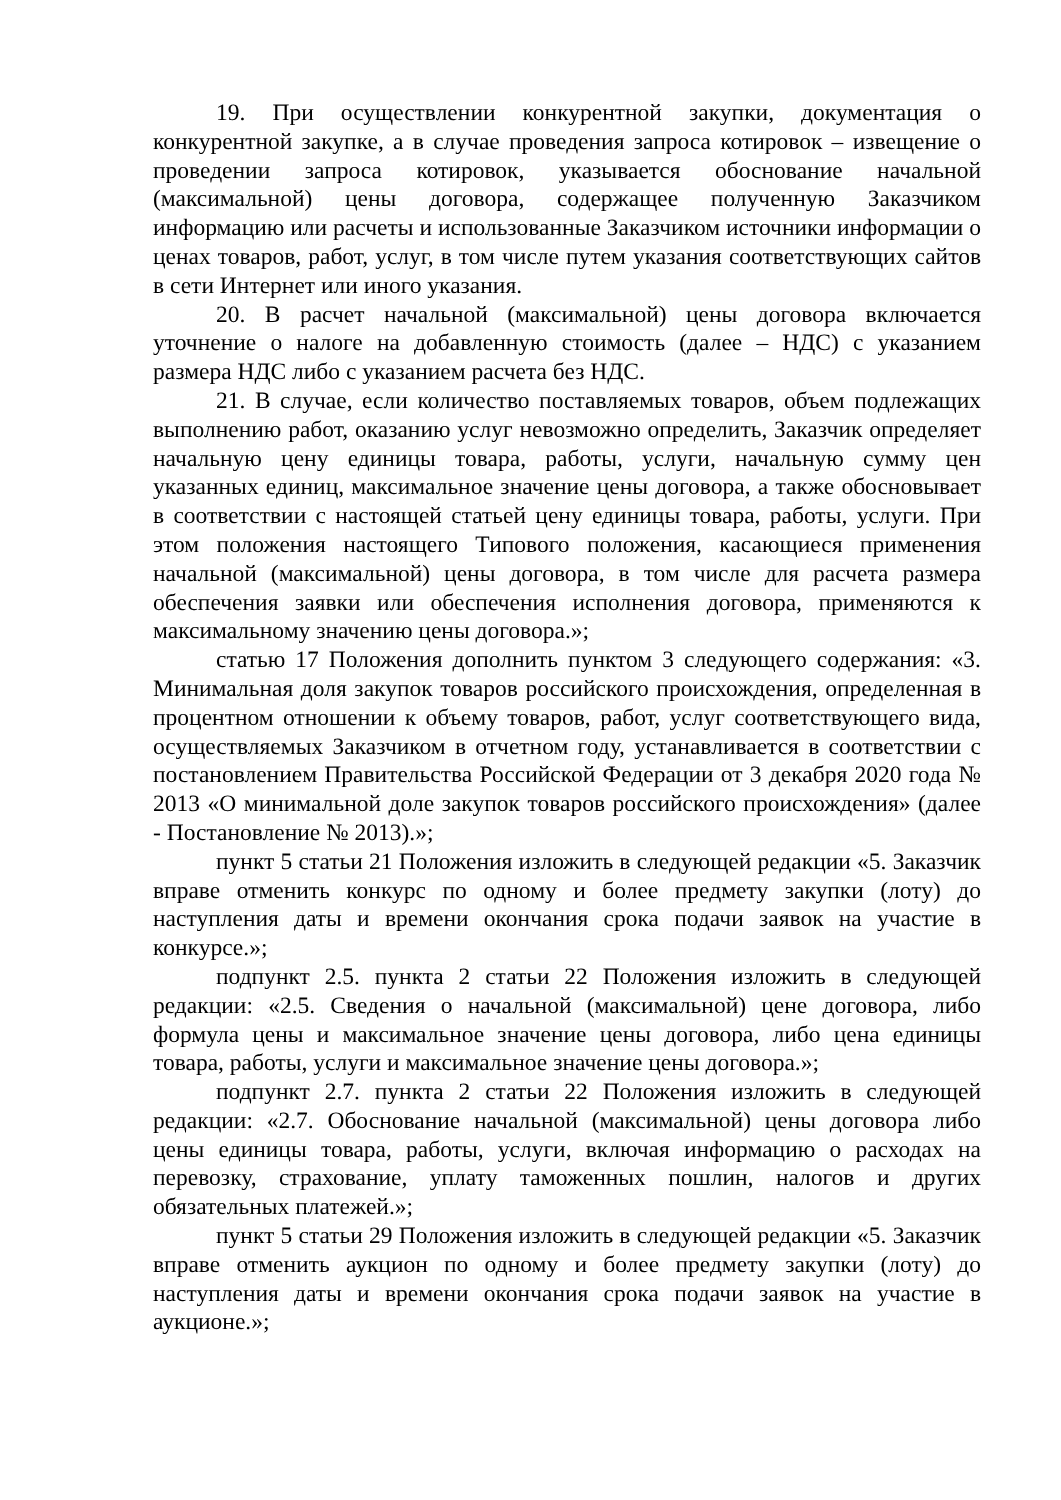19. При осуществлении конкурентной закупки, документация о конкурентной закупке, а в случае проведения запроса котировок – извещение о проведении запроса котировок, указывается обоснование начальной (максимальной) цены договора, содержащее полученную Заказчиком информацию или расчеты и использованные Заказчиком источники информации о ценах товаров, работ, услуг, в том числе путем указания соответствующих сайтов в сети Интернет или иного указания.
20. В расчет начальной (максимальной) цены договора включается уточнение о налоге на добавленную стоимость (далее – НДС) с указанием размера НДС либо с указанием расчета без НДС.
21. В случае, если количество поставляемых товаров, объем подлежащих выполнению работ, оказанию услуг невозможно определить, Заказчик определяет начальную цену единицы товара, работы, услуги, начальную сумму цен указанных единиц, максимальное значение цены договора, а также обосновывает в соответствии с настоящей статьей цену единицы товара, работы, услуги. При этом положения настоящего Типового положения, касающиеся применения начальной (максимальной) цены договора, в том числе для расчета размера обеспечения заявки или обеспечения исполнения договора, применяются к максимальному значению цены договора.»;
статью 17 Положения дополнить пунктом 3 следующего содержания: «3. Минимальная доля закупок товаров российского происхождения, определенная в процентном отношении к объему товаров, работ, услуг соответствующего вида, осуществляемых Заказчиком в отчетном году, устанавливается в соответствии с постановлением Правительства Российской Федерации от 3 декабря 2020 года № 2013 «О минимальной доле закупок товаров российского происхождения» (далее - Постановление № 2013).»;
пункт 5 статьи 21 Положения изложить в следующей редакции «5. Заказчик вправе отменить конкурс по одному и более предмету закупки (лоту) до наступления даты и времени окончания срока подачи заявок на участие в конкурсе.»;
подпункт 2.5. пункта 2 статьи 22 Положения изложить в следующей редакции: «2.5. Сведения о начальной (максимальной) цене договора, либо формула цены и максимальное значение цены договора, либо цена единицы товара, работы, услуги и максимальное значение цены договора.»;
подпункт 2.7. пункта 2 статьи 22 Положения изложить в следующей редакции: «2.7. Обоснование начальной (максимальной) цены договора либо цены единицы товара, работы, услуги, включая информацию о расходах на перевозку, страхование, уплату таможенных пошлин, налогов и других обязательных платежей.»;
пункт 5 статьи 29 Положения изложить в следующей редакции «5. Заказчик вправе отменить аукцион по одному и более предмету закупки (лоту) до наступления даты и времени окончания срока подачи заявок на участие в аукционе.»;